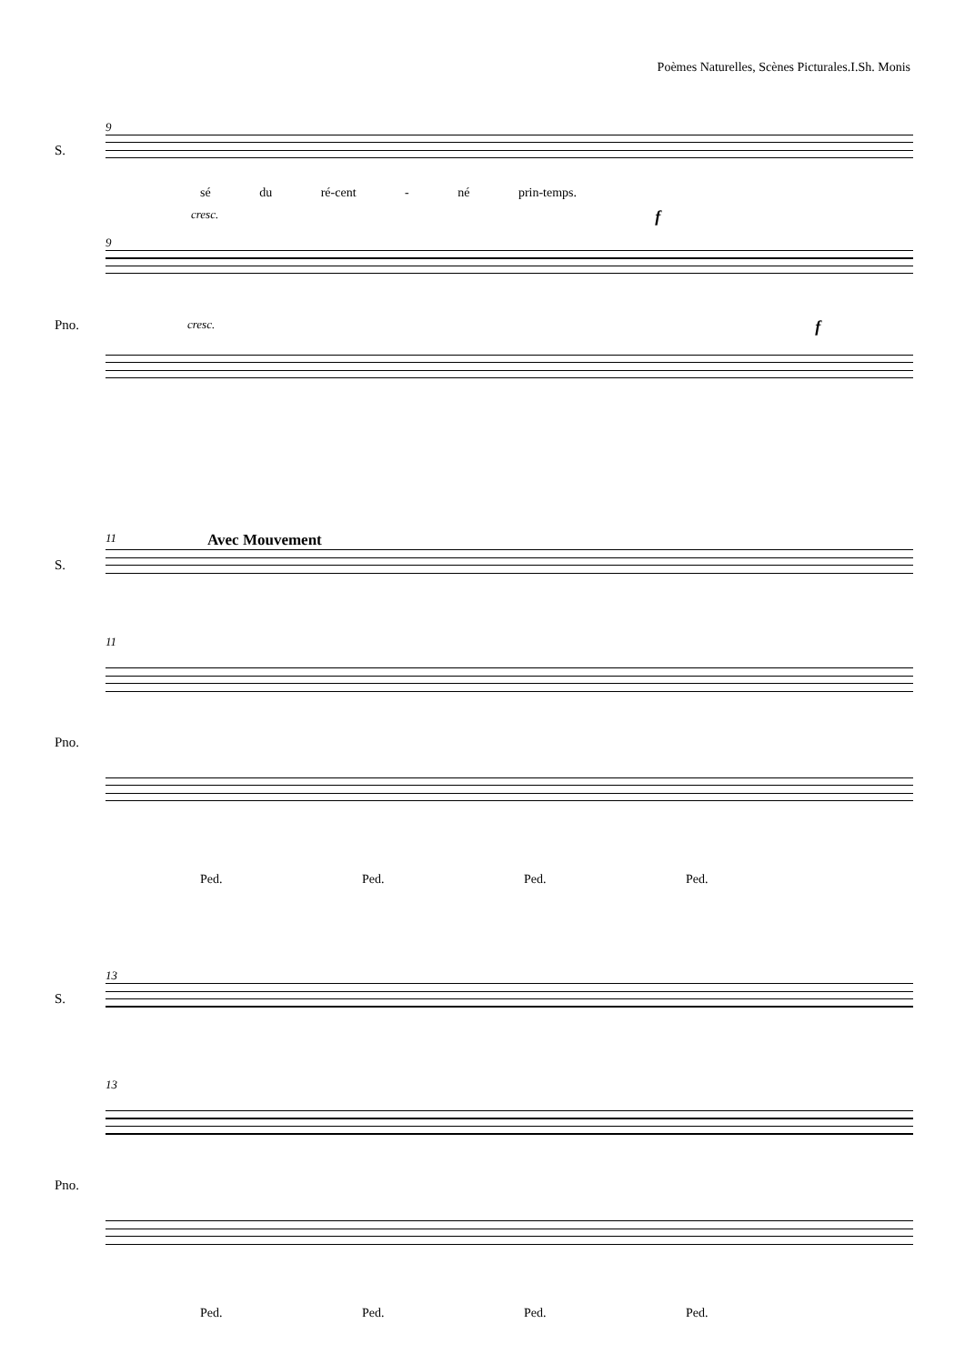Poèmes Naturelles, Scènes Picturales.I.Sh. Monis
9
S.
sé du ré-cent - né prin-temps.
cresc. f
9
Pno. cresc. f
11 Avec Mouvement
S.
11
Pno.
Ped. Ped. Ped. Ped.
13
S.
13
Pno.
Ped. Ped. Ped. Ped.